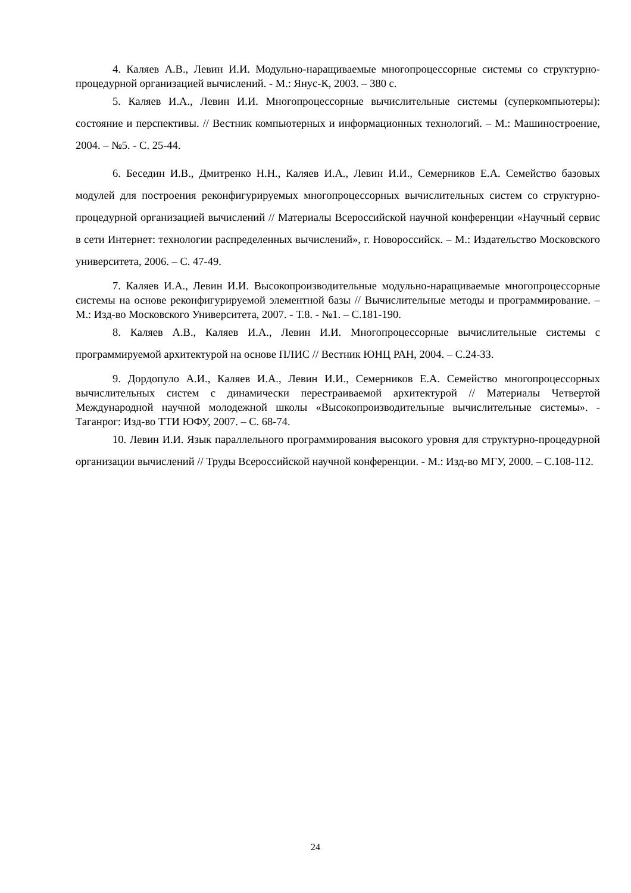4. Каляев А.В., Левин И.И. Модульно-наращиваемые многопроцессорные системы со структурно-процедурной организацией вычислений. - М.: Янус-К, 2003. – 380 с.
5. Каляев И.А., Левин И.И. Многопроцессорные вычислительные системы (суперкомпьютеры): состояние и перспективы. // Вестник компьютерных и информационных технологий. – М.: Машиностроение, 2004. – №5. - С. 25-44.
6. Беседин И.В., Дмитренко Н.Н., Каляев И.А., Левин И.И., Семерников Е.А. Семейство базовых модулей для построения реконфигурируемых многопроцессорных вычислительных систем со структурно-процедурной организацией вычислений // Материалы Всероссийской научной конференции «Научный сервис в сети Интернет: технологии распределенных вычислений», г. Новороссийск. – М.: Издательство Московского университета, 2006. – С. 47-49.
7. Каляев И.А., Левин И.И. Высокопроизводительные модульно-наращиваемые многопроцессорные системы на основе реконфигурируемой элементной базы // Вычислительные методы и программирование. – М.: Изд-во Московского Университета, 2007. - Т.8. - №1. – С.181-190.
8. Каляев А.В., Каляев И.А., Левин И.И. Многопроцессорные вычислительные системы с программируемой архитектурой на основе ПЛИС // Вестник ЮНЦ РАН, 2004. – С.24-33.
9. Дордопуло А.И., Каляев И.А., Левин И.И., Семерников Е.А. Семейство многопроцессорных вычислительных систем с динамически перестраиваемой архитектурой // Материалы Четвертой Международной научной молодежной школы «Высокопроизводительные вычислительные системы». - Таганрог: Изд-во ТТИ ЮФУ, 2007. – С. 68-74.
10. Левин И.И. Язык параллельного программирования высокого уровня для структурно-процедурной организации вычислений // Труды Всероссийской научной конференции. - М.: Изд-во МГУ, 2000. – С.108-112.
24